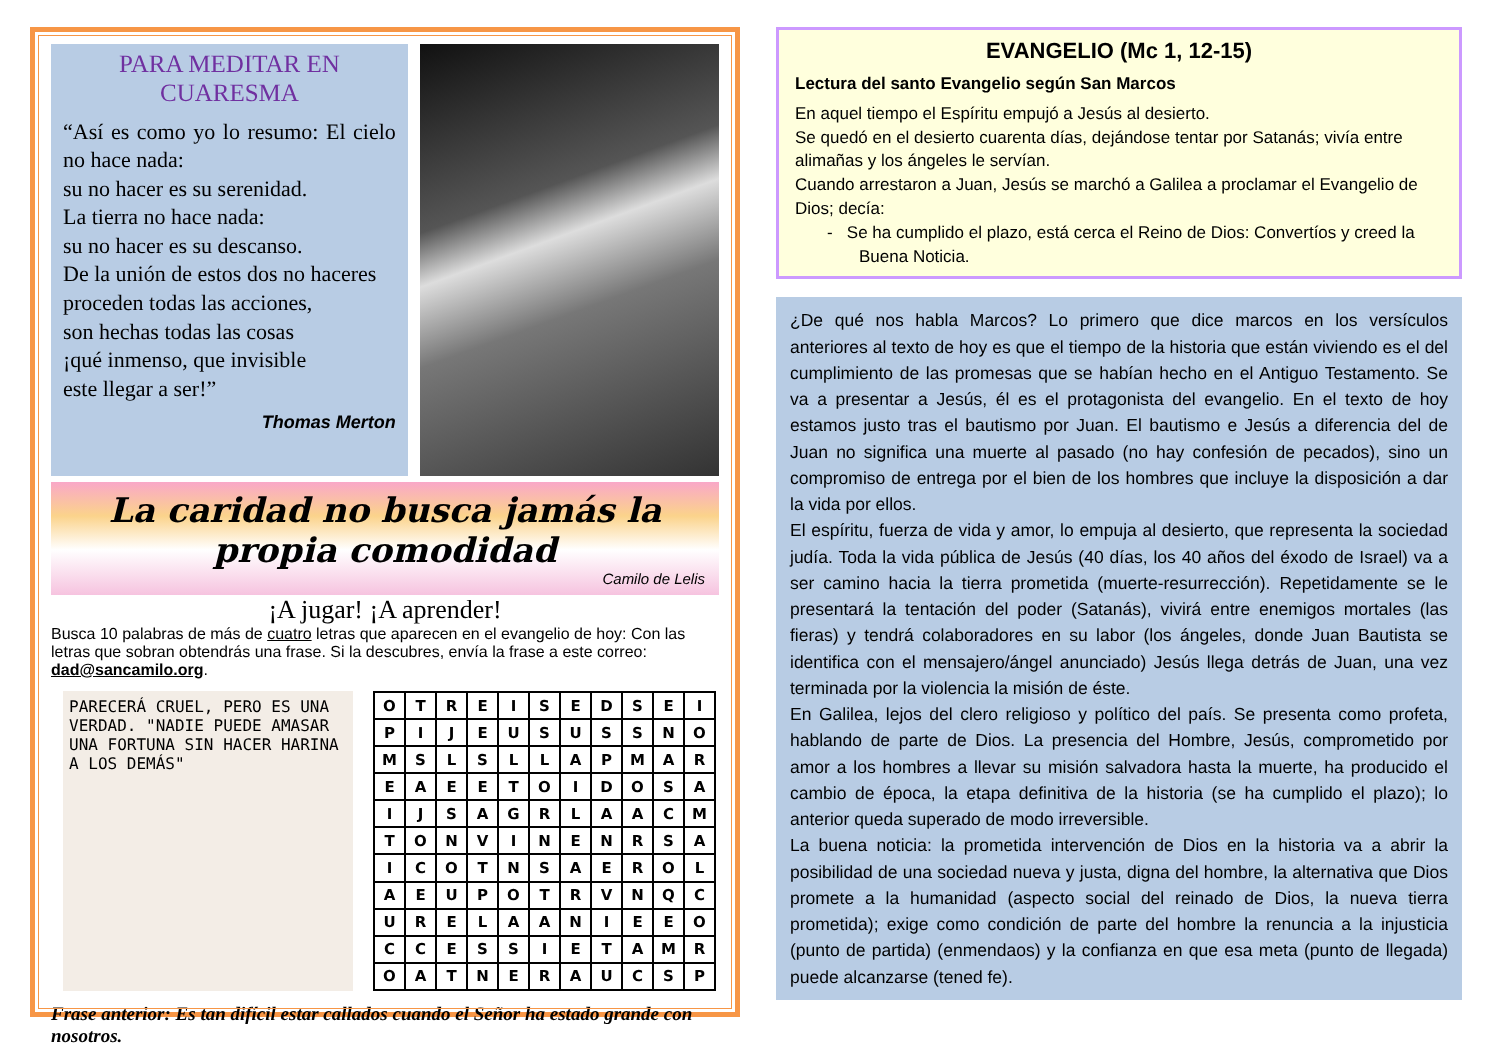PARA MEDITAR EN CUARESMA
“Así es como yo lo resumo: El cielo no hace nada:
su no hacer es su serenidad.
La tierra no hace nada:
su no hacer es su descanso.
De la unión de estos dos no haceres
proceden todas las acciones,
son hechas todas las cosas
¡qué inmenso, que invisible
este llegar a ser!”
Thomas Merton
La caridad no busca jamás la propia comodidad
Camilo de Lelis
¡A jugar! ¡A aprender!
Busca 10 palabras de más de cuatro letras que aparecen en el evangelio de hoy: Con las letras que sobran obtendrás una frase. Si la descubres, envía la frase a este correo: dad@sancamilo.org.
PARECERÁ CRUEL, PERO ES UNA VERDAD. "NADIE PUEDE AMASAR UNA FORTUNA SIN HACER HARINA A LOS DEMÁS"
| O | T | R | E | I | S | E | D | S | E | I |
| P | I | J | E | U | S | U | S | S | N | O |
| M | S | L | S | L | L | A | P | M | A | R |
| E | A | E | E | T | O | I | D | O | S | A |
| I | J | S | A | G | R | L | A | A | C | M |
| T | O | N | V | I | N | E | N | R | S | A |
| I | C | O | T | N | S | A | E | R | O | L |
| A | E | U | P | O | T | R | V | N | Q | C |
| U | R | E | L | A | A | N | I | E | E | O |
| C | C | E | S | S | I | E | T | A | M | R |
| O | A | T | N | E | R | A | U | C | S | P |
Frase anterior: Es tan difícil estar callados cuando el Señor ha estado grande con nosotros.
EVANGELIO (Mc 1, 12-15)
Lectura del santo Evangelio según San Marcos
En aquel tiempo el Espíritu empujó a Jesús al desierto.
Se quedó en el desierto cuarenta días, dejándose tentar por Satanás; vivía entre alimañas y los ángeles le servían.
Cuando arrestaron a Juan, Jesús se marchó a Galilea a proclamar el Evangelio de Dios; decía:
- Se ha cumplido el plazo, está cerca el Reino de Dios: Convertíos y creed la Buena Noticia.
¿De qué nos habla Marcos? Lo primero que dice marcos en los versículos anteriores al texto de hoy es que el tiempo de la historia que están viviendo es el del cumplimiento de las promesas que se habían hecho en el Antiguo Testamento. Se va a presentar a Jesús, él es el protagonista del evangelio. En el texto de hoy estamos justo tras el bautismo por Juan. El bautismo e Jesús a diferencia del de Juan no significa una muerte al pasado (no hay confesión de pecados), sino un compromiso de entrega por el bien de los hombres que incluye la disposición a dar la vida por ellos.
El espíritu, fuerza de vida y amor, lo empuja al desierto, que representa la sociedad judía. Toda la vida pública de Jesús (40 días, los 40 años del éxodo de Israel) va a ser camino hacia la tierra prometida (muerte-resurrección). Repetidamente se le presentará la tentación del poder (Satanás), vivirá entre enemigos mortales (las fieras) y tendrá colaboradores en su labor (los ángeles, donde Juan Bautista se identifica con el mensajero/ángel anunciado) Jesús llega detrás de Juan, una vez terminada por la violencia la misión de éste.
En Galilea, lejos del clero religioso y político del país. Se presenta como profeta, hablando de parte de Dios. La presencia del Hombre, Jesús, comprometido por amor a los hombres a llevar su misión salvadora hasta la muerte, ha producido el cambio de época, la etapa definitiva de la historia (se ha cumplido el plazo); lo anterior queda superado de modo irreversible.
La buena noticia: la prometida intervención de Dios en la historia va a abrir la posibilidad de una sociedad nueva y justa, digna del hombre, la alternativa que Dios promete a la humanidad (aspecto social del reinado de Dios, la nueva tierra prometida); exige como condición de parte del hombre la renuncia a la injusticia (punto de partida) (enmendaos) y la confianza en que esa meta (punto de llegada) puede alcanzarse (tened fe).